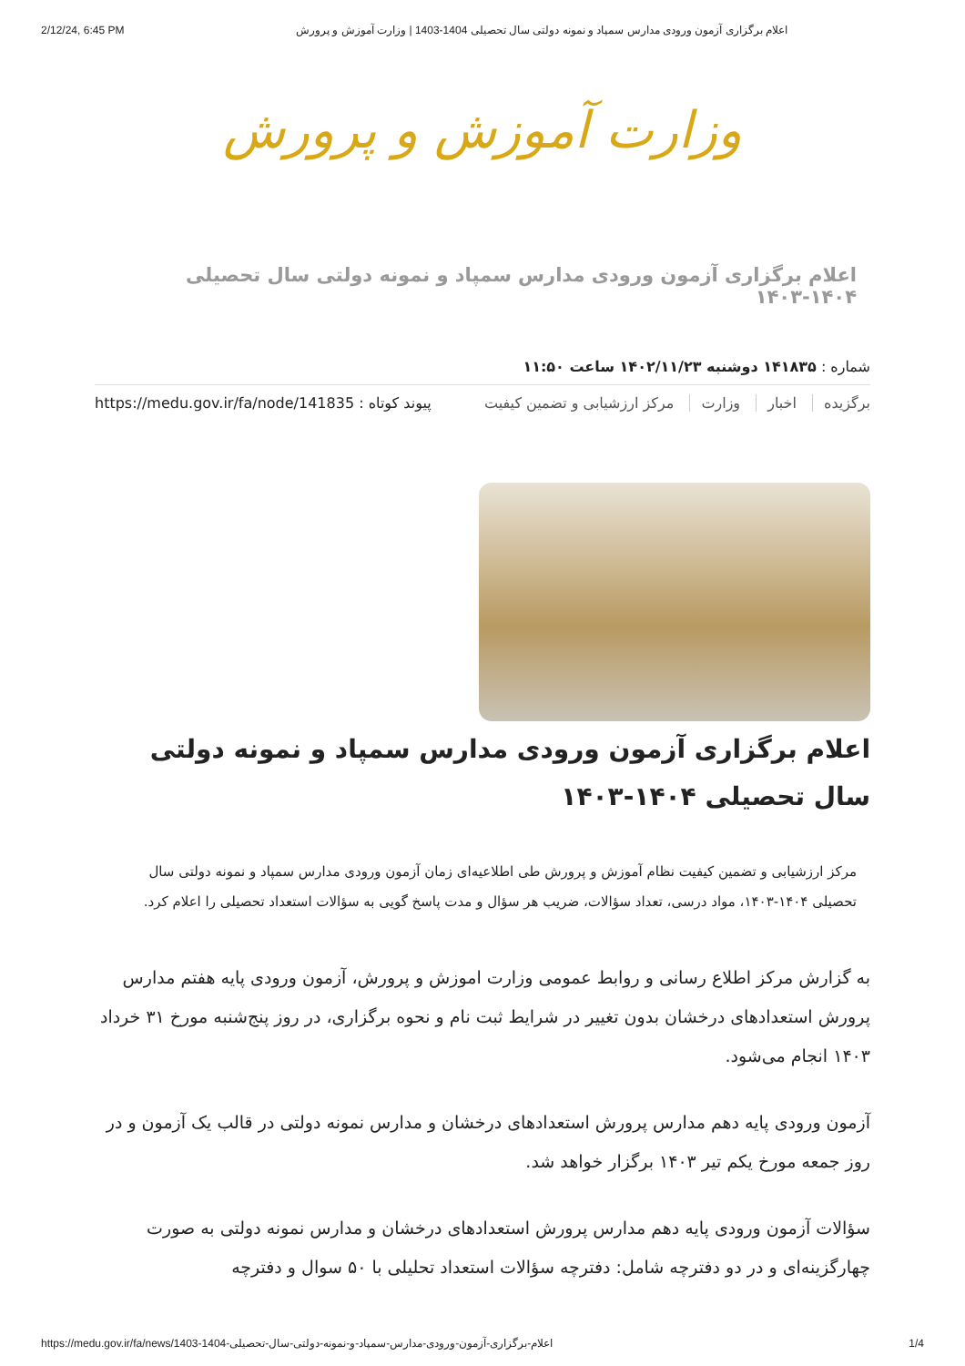2/12/24, 6:45 PM اعلام برگزاری آزمون ورودی مدارس سمپاد و نمونه دولتی سال تحصیلی 1404-1403 | وزارت آموزش و پرورش
وزارت آموزش و پرورش
اعلام برگزاری آزمون ورودی مدارس سمپاد و نمونه دولتی سال تحصیلی ۱۴۰۴-۱۴۰۳
شماره : ۱۴۱۸۳۵ دوشنبه ۱۴۰۲/۱۱/۲۳ ساعت ۱۱:۵۰
برگزیده اخبار وزارت مرکز ارزشیابی و تضمین کیفیت
پیوند کوتاه : https://medu.gov.ir/fa/node/141835
اعلام برگزاری آزمون ورودی مدارس سمپاد و نمونه دولتی سال تحصیلی ۱۴۰۴-۱۴۰۳
مرکز ارزشیابی و تضمین کیفیت نظام آموزش و پرورش طی اطلاعیه‌ای زمان آزمون ورودی مدارس سمپاد و نمونه دولتی سال تحصیلی ۱۴۰۴-۱۴۰۳، مواد درسی، تعداد سؤالات، ضریب هر سؤال و مدت پاسخ گویی به سؤالات استعداد تحصیلی را اعلام کرد.
به گزارش مرکز اطلاع رسانی و روابط عمومی وزارت اموزش و پرورش، آزمون ورودی پایه هفتم مدارس پرورش استعدادهای درخشان بدون تغییر در شرایط ثبت نام و نحوه برگزاری، در روز پنج‌شنبه مورخ ۳۱ خرداد ۱۴۰۳ انجام می‌شود.
آزمون ورودی پایه دهم مدارس پرورش استعدادهای درخشان و مدارس نمونه دولتی در قالب یک آزمون و در روز جمعه مورخ یکم تیر ۱۴۰۳ برگزار خواهد شد.
سؤالات آزمون ورودی پایه دهم مدارس پرورش استعدادهای درخشان و مدارس نمونه دولتی به صورت چهارگزینه‌ای و در دو دفترچه شامل: دفترچه سؤالات استعداد تحلیلی با ۵۰ سوال و دفترچه
https://medu.gov.ir/fa/news/1403-1404-اعلام-برگزاری-آزمون-ورودی-مدارس-سمپاد-و-نمونه-دولتی-سال-تحصیلی 1/4